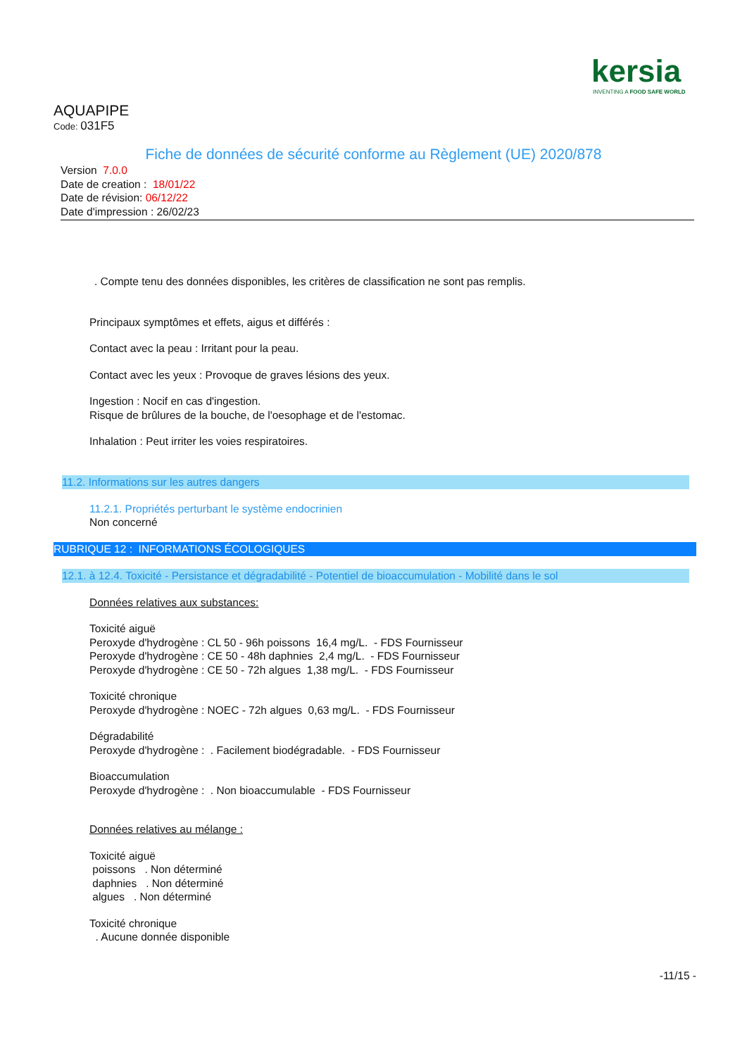kersia
INVENTING A FOOD SAFE WORLD
AQUAPIPE
Code: 031F5
Fiche de données de sécurité conforme au Règlement (UE) 2020/878
Version 7.0.0
Date de creation : 18/01/22
Date de révision: 06/12/22
Date d'impression : 26/02/23
. Compte tenu des données disponibles, les critères de classification ne sont pas remplis.
Principaux symptômes et effets, aigus et différés :
Contact avec la peau : Irritant pour la peau.
Contact avec les yeux : Provoque de graves lésions des yeux.
Ingestion : Nocif en cas d'ingestion.
Risque de brûlures de la bouche, de l'oesophage et de l'estomac.
Inhalation : Peut irriter les voies respiratoires.
11.2. Informations sur les autres dangers
11.2.1. Propriétés perturbant le système endocrinien
Non concerné
RUBRIQUE 12 : INFORMATIONS ÉCOLOGIQUES
12.1. à 12.4. Toxicité - Persistance et dégradabilité - Potentiel de bioaccumulation - Mobilité dans le sol
Données relatives aux substances:
Toxicité aiguë
Peroxyde d'hydrogène : CL 50 - 96h poissons 16,4 mg/L. - FDS Fournisseur
Peroxyde d'hydrogène : CE 50 - 48h daphnies 2,4 mg/L. - FDS Fournisseur
Peroxyde d'hydrogène : CE 50 - 72h algues 1,38 mg/L. - FDS Fournisseur
Toxicité chronique
Peroxyde d'hydrogène : NOEC - 72h algues 0,63 mg/L. - FDS Fournisseur
Dégradabilité
Peroxyde d'hydrogène : . Facilement biodégradable. - FDS Fournisseur
Bioaccumulation
Peroxyde d'hydrogène : . Non bioaccumulable - FDS Fournisseur
Données relatives au mélange :
Toxicité aiguë
poissons . Non déterminé
daphnies . Non déterminé
algues . Non déterminé
Toxicité chronique
. Aucune donnée disponible
-11/15 -